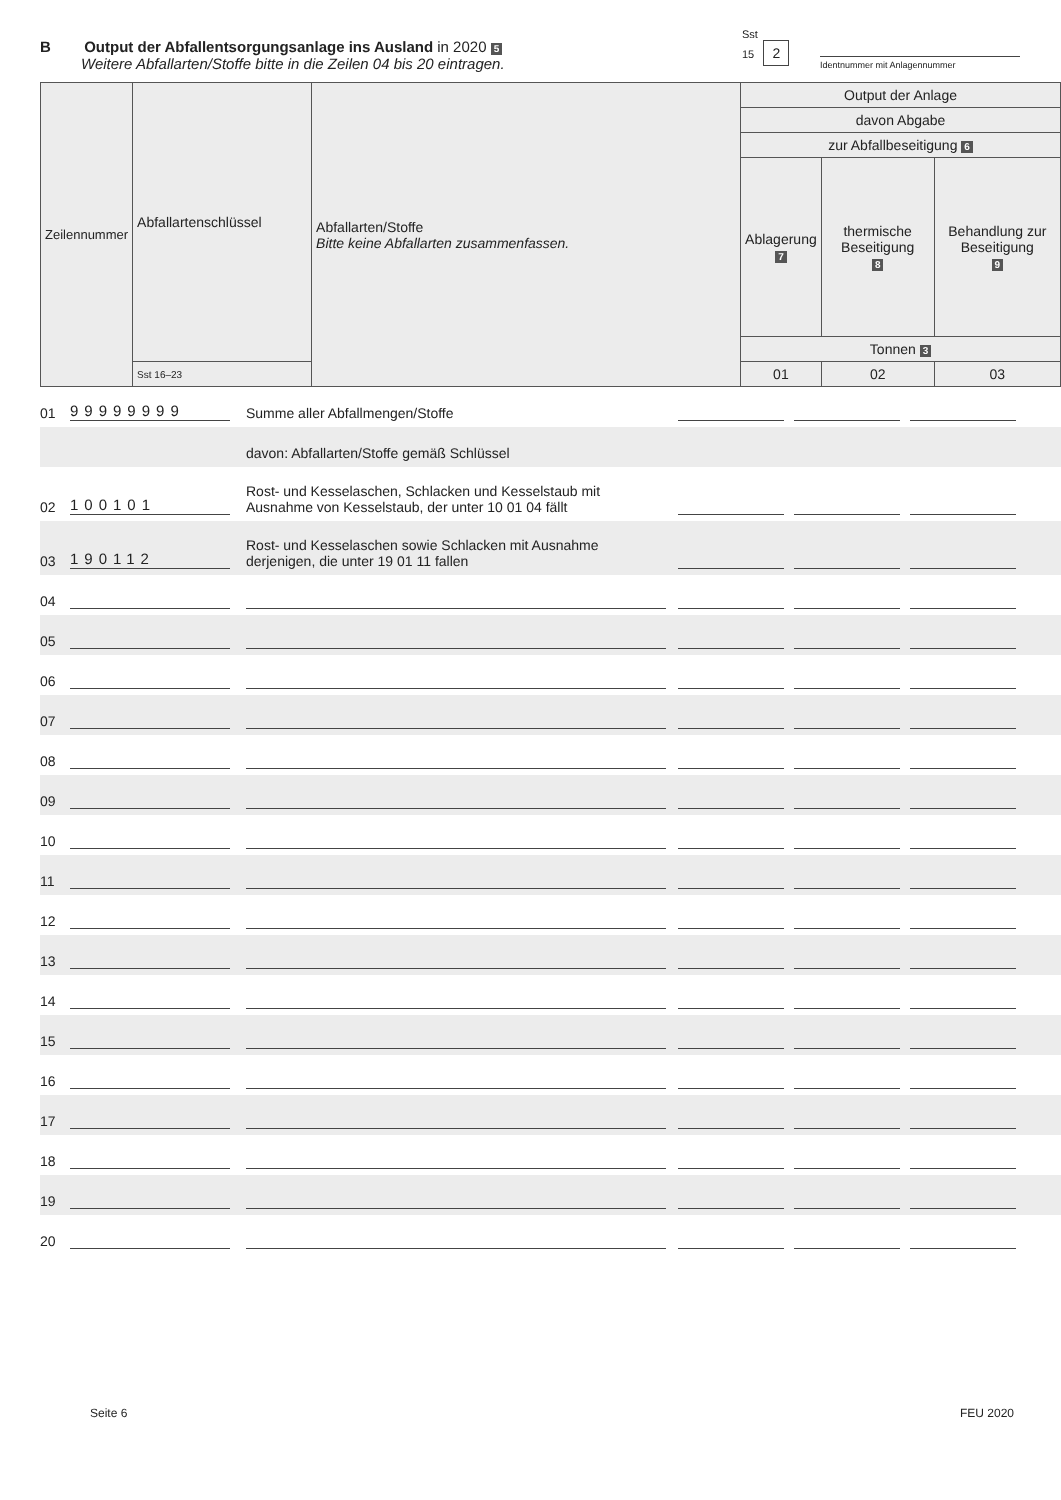B Output der Abfallentsorgungsanlage ins Ausland in 2020 5
Weitere Abfallarten/Stoffe bitte in die Zeilen 04 bis 20 eintragen.
Sst
15 2
Identnummer mit Anlagennummer
| Zeilennummer | Abfallartenschlüssel | Abfallarten/Stoffe Bitte keine Abfallarten zusammenfassen. | Output der Anlage | | |
| | | | davon Abgabe | | |
| | | | zur Abfallbeseitigung 6 | | |
| | | | Ablagerung 7 | thermische Beseitigung 8 | Behandlung zur Beseitigung 9 |
| | | | Tonnen 3 | | |
| | Sst 16–23 | | 01 | 02 | 03 |
01 99999999 Summe aller Abfallmengen/Stoffe
davon: Abfallarten/Stoffe gemäß Schlüssel
02 100101 Rost- und Kesselaschen, Schlacken und Kesselstaub mit Ausnahme von Kesselstaub, der unter 10 01 04 fällt
03 190112 Rost- und Kesselaschen sowie Schlacken mit Ausnahme derjenigen, die unter 19 01 11 fallen
04
05
06
07
08
09
10
11
12
13
14
15
16
17
18
19
20
Seite 6 FEU 2020